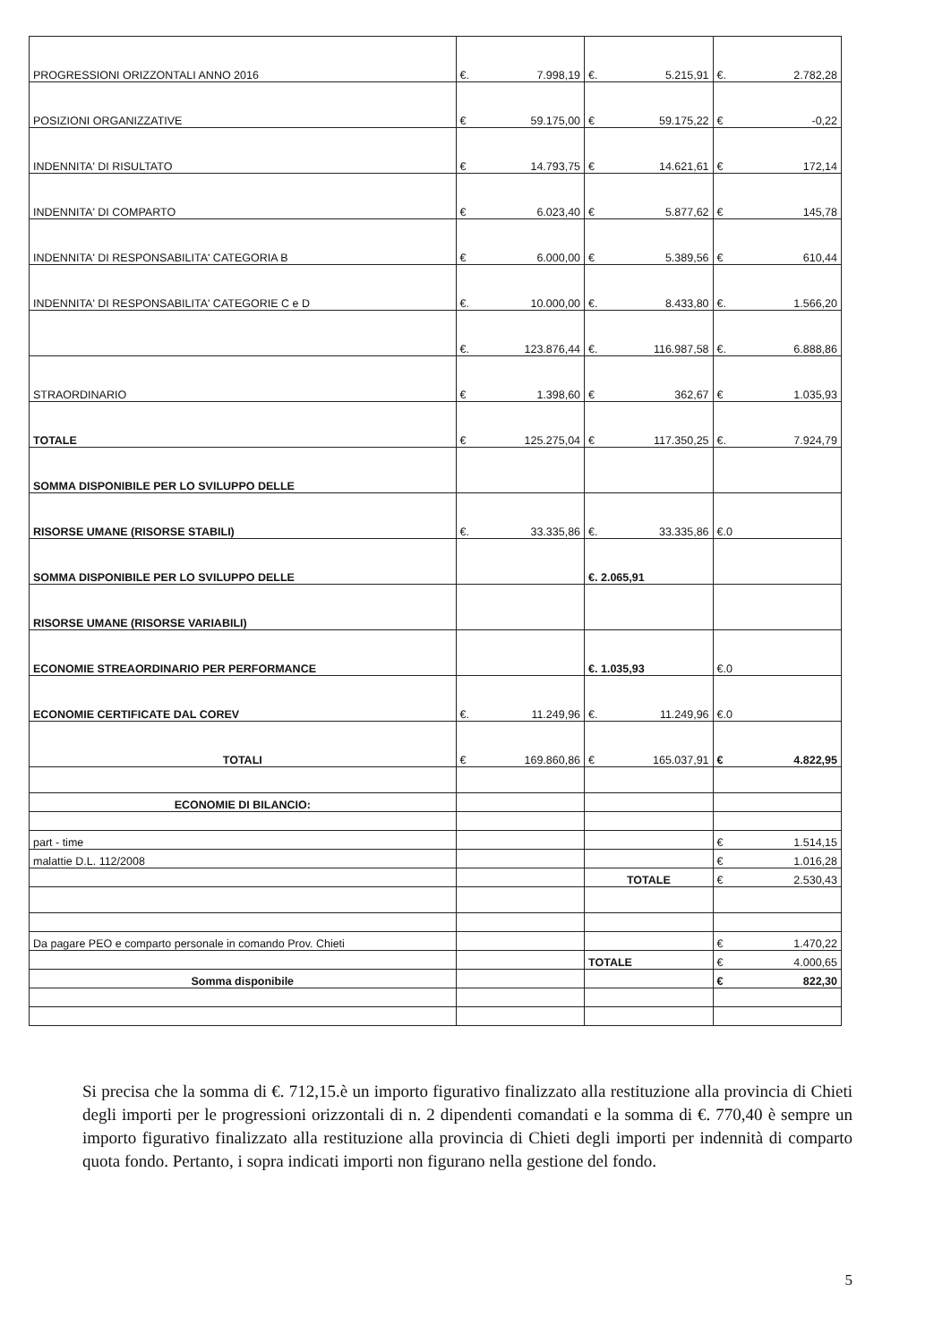| PROGRESSIONI ORIZZONTALI ANNO 2016 | €. 7.998,19 | €. 5.215,91 | €. 2.782,28 |
| POSIZIONI ORGANIZZATIVE | € 59.175,00 | € 59.175,22 | € -0,22 |
| INDENNITA' DI RISULTATO | € 14.793,75 | € 14.621,61 | € 172,14 |
| INDENNITA' DI COMPARTO | € 6.023,40 | € 5.877,62 | € 145,78 |
| INDENNITA' DI RESPONSABILITA' CATEGORIA B | € 6.000,00 | € 5.389,56 | € 610,44 |
| INDENNITA' DI RESPONSABILITA' CATEGORIE C e D | €. 10.000,00 | €. 8.433,80 | €. 1.566,20 |
| | €. 123.876,44 | €. 116.987,58 | €. 6.888,86 |
| STRAORDINARIO | € 1.398,60 | € 362,67 | € 1.035,93 |
| TOTALE | € 125.275,04 | € 117.350,25 | €. 7.924,79 |
| SOMMA DISPONIBILE PER LO SVILUPPO DELLE | | | |
| RISORSE UMANE (RISORSE STABILI) | €. 33.335,86 | €. 33.335,86 | €. 0 |
| SOMMA DISPONIBILE PER LO SVILUPPO DELLE | | €. 2.065,91 | |
| RISORSE UMANE (RISORSE VARIABILI) | | | |
| ECONOMIE STREAORDINARIO PER PERFORMANCE | | €. 1.035,93 | €. 0 |
| ECONOMIE CERTIFICATE DAL COREV | €. 11.249,96 | €. 11.249,96 | €. 0 |
| TOTALI | € 169.860,86 | € 165.037,91 | € 4.822,95 |
| ECONOMIE DI BILANCIO: | | | |
| part - time | | | € 1.514,15 |
| malattie D.L. 112/2008 | | | € 1.016,28 |
| | | TOTALE | € 2.530,43 |
| Da pagare PEO e comparto personale in comando Prov. Chieti | | | € 1.470,22 |
| | | TOTALE | € 4.000,65 |
| Somma disponibile | | | € 822,30 |
Si precisa che la somma di €. 712,15.è un importo figurativo finalizzato alla restituzione alla provincia di Chieti degli importi per le progressioni orizzontali di n. 2 dipendenti comandati e la somma di €. 770,40 è sempre un importo figurativo finalizzato alla restituzione alla provincia di Chieti degli importi per indennità di comparto quota fondo. Pertanto, i sopra indicati importi non figurano nella gestione del fondo.
5